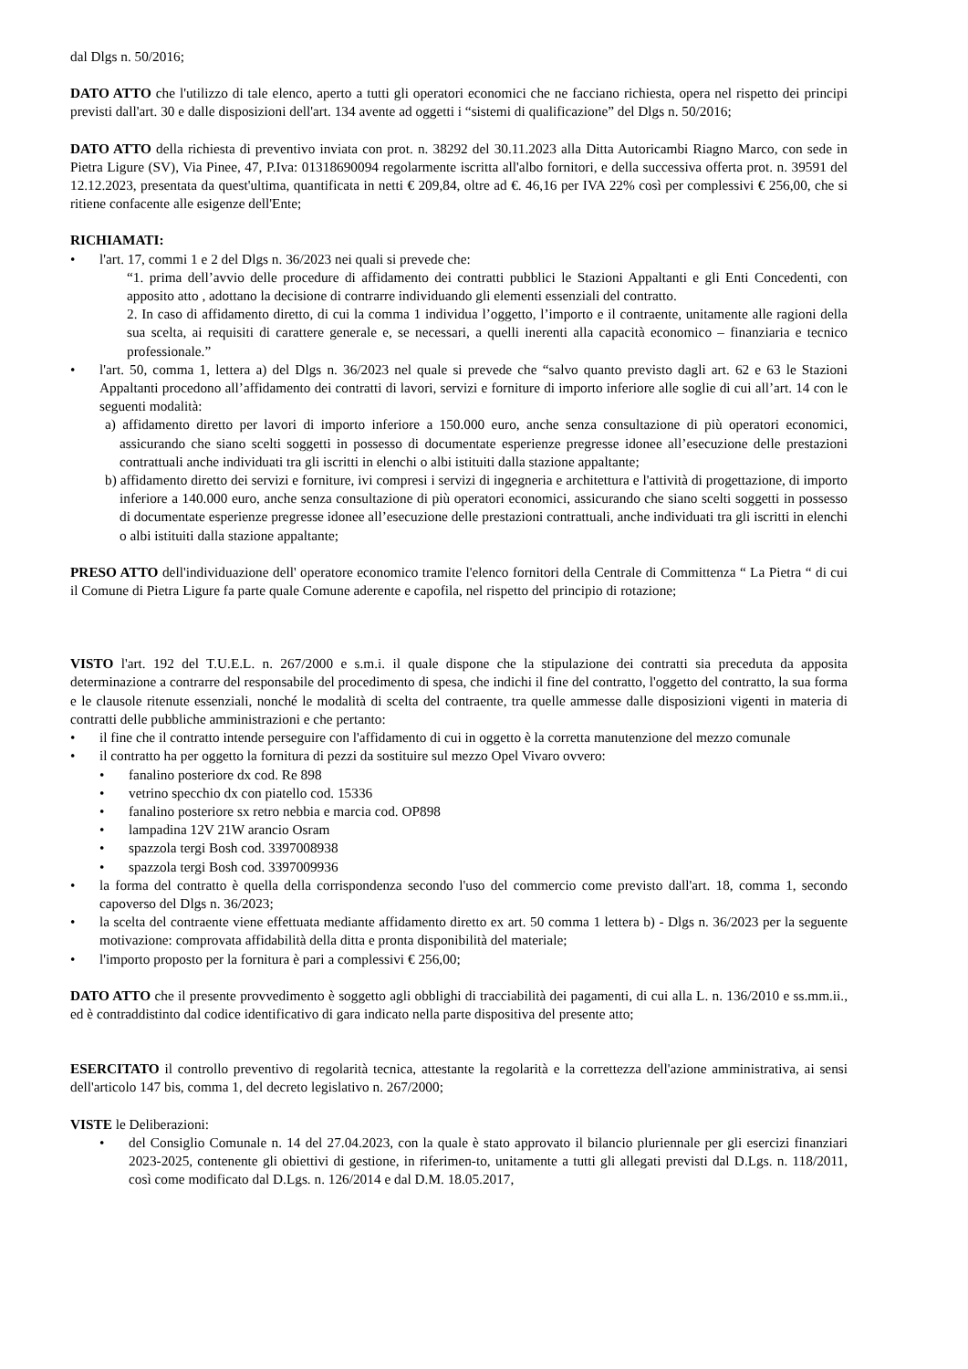dal Dlgs n. 50/2016;
DATO ATTO che l'utilizzo di tale elenco, aperto a tutti gli operatori economici che ne facciano richiesta, opera nel rispetto dei principi previsti dall'art. 30 e dalle disposizioni dell'art. 134 avente ad oggetti i “sistemi di qualificazione” del Dlgs n. 50/2016;
DATO ATTO della richiesta di preventivo inviata con prot. n. 38292 del 30.11.2023 alla Ditta Autoricambi Riagno Marco, con sede in Pietra Ligure (SV), Via Pinee, 47, P.Iva: 01318690094 regolarmente iscritta all'albo fornitori, e della successiva offerta prot. n. 39591 del 12.12.2023, presentata da quest'ultima, quantificata in netti € 209,84, oltre ad €. 46,16 per IVA 22% così per complessivi € 256,00, che si ritiene confacente alle esigenze dell'Ente;
RICHIAMATI:
• l'art. 17, commi 1 e 2 del Dlgs n. 36/2023 nei quali si prevede che:
“1. prima dell’avvio delle procedure di affidamento dei contratti pubblici le Stazioni Appaltanti e gli Enti Concedenti, con apposito atto , adottano la decisione di contrarre individuando gli elementi essenziali del contratto.
2. In caso di affidamento diretto, di cui la comma 1 individua l’oggetto, l’importo e il contraente, unitamente alle ragioni della sua scelta, ai requisiti di carattere generale e, se necessari, a quelli inerenti alla capacità economico – finanziaria e tecnico professionale.”
• l'art. 50, comma 1, lettera a) del Dlgs n. 36/2023 nel quale si prevede che “salvo quanto previsto dagli art. 62 e 63 le Stazioni Appaltanti procedono all’affidamento dei contratti di lavori, servizi e forniture di importo inferiore alle soglie di cui all’art. 14 con le seguenti modalità:
a) affidamento diretto per lavori di importo inferiore a 150.000 euro, anche senza consultazione di più operatori economici, assicurando che siano scelti soggetti in possesso di documentate esperienze pregresse idonee all’esecuzione delle prestazioni contrattuali anche individuati tra gli iscritti in elenchi o albi istituiti dalla stazione appaltante;
b) affidamento diretto dei servizi e forniture, ivi compresi i servizi di ingegneria e architettura e l'attività di progettazione, di importo inferiore a 140.000 euro, anche senza consultazione di più operatori economici, assicurando che siano scelti soggetti in possesso di documentate esperienze pregresse idonee all’esecuzione delle prestazioni contrattuali, anche individuati tra gli iscritti in elenchi o albi istituiti dalla stazione appaltante;
PRESO ATTO dell'individuazione dell' operatore economico tramite l'elenco fornitori della Centrale di Committenza “ La Pietra “ di cui il Comune di Pietra Ligure fa parte quale Comune aderente e capofila, nel rispetto del principio di rotazione;
VISTO l'art. 192 del T.U.E.L. n. 267/2000 e s.m.i. il quale dispone che la stipulazione dei contratti sia preceduta da apposita determinazione a contrarre del responsabile del procedimento di spesa, che indichi il fine del contratto, l'oggetto del contratto, la sua forma e le clausole ritenute essenziali, nonché le modalità di scelta del contraente, tra quelle ammesse dalle disposizioni vigenti in materia di contratti delle pubbliche amministrazioni e che pertanto:
• il fine che il contratto intende perseguire con l'affidamento di cui in oggetto è la corretta manutenzione del mezzo comunale
• il contratto ha per oggetto la fornitura di pezzi da sostituire sul mezzo Opel Vivaro ovvero:
• fanalino posteriore dx cod. Re 898
• vetrino specchio dx con piatello cod. 15336
• fanalino posteriore sx retro nebbia e marcia cod. OP898
• lampadina 12V 21W arancio Osram
• spazzola tergi Bosh cod. 3397008938
• spazzola tergi Bosh cod. 3397009936
• la forma del contratto è quella della corrispondenza secondo l'uso del commercio come previsto dall'art. 18, comma 1, secondo capoverso del Dlgs n. 36/2023;
• la scelta del contraente viene effettuata mediante affidamento diretto ex art. 50 comma 1 lettera b) - Dlgs n. 36/2023 per la seguente motivazione: comprovata affidabilità della ditta e pronta disponibilità del materiale;
• l'importo proposto per la fornitura è pari a complessivi € 256,00;
DATO ATTO che il presente provvedimento è soggetto agli obblighi di tracciabilità dei pagamenti, di cui alla L. n. 136/2010 e ss.mm.ii., ed è contraddistinto dal codice identificativo di gara indicato nella parte dispositiva del presente atto;
ESERCITATO il controllo preventivo di regolarità tecnica, attestante la regolarità e la correttezza dell'azione amministrativa, ai sensi dell'articolo 147 bis, comma 1, del decreto legislativo n. 267/2000;
VISTE le Deliberazioni:
• del Consiglio Comunale n. 14 del 27.04.2023, con la quale è stato approvato il bilancio pluriennale per gli esercizi finanziari 2023-2025, contenente gli obiettivi di gestione, in riferimen-to, unitamente a tutti gli allegati previsti dal D.Lgs. n. 118/2011, così come modificato dal D.Lgs. n. 126/2014 e dal D.M. 18.05.2017,